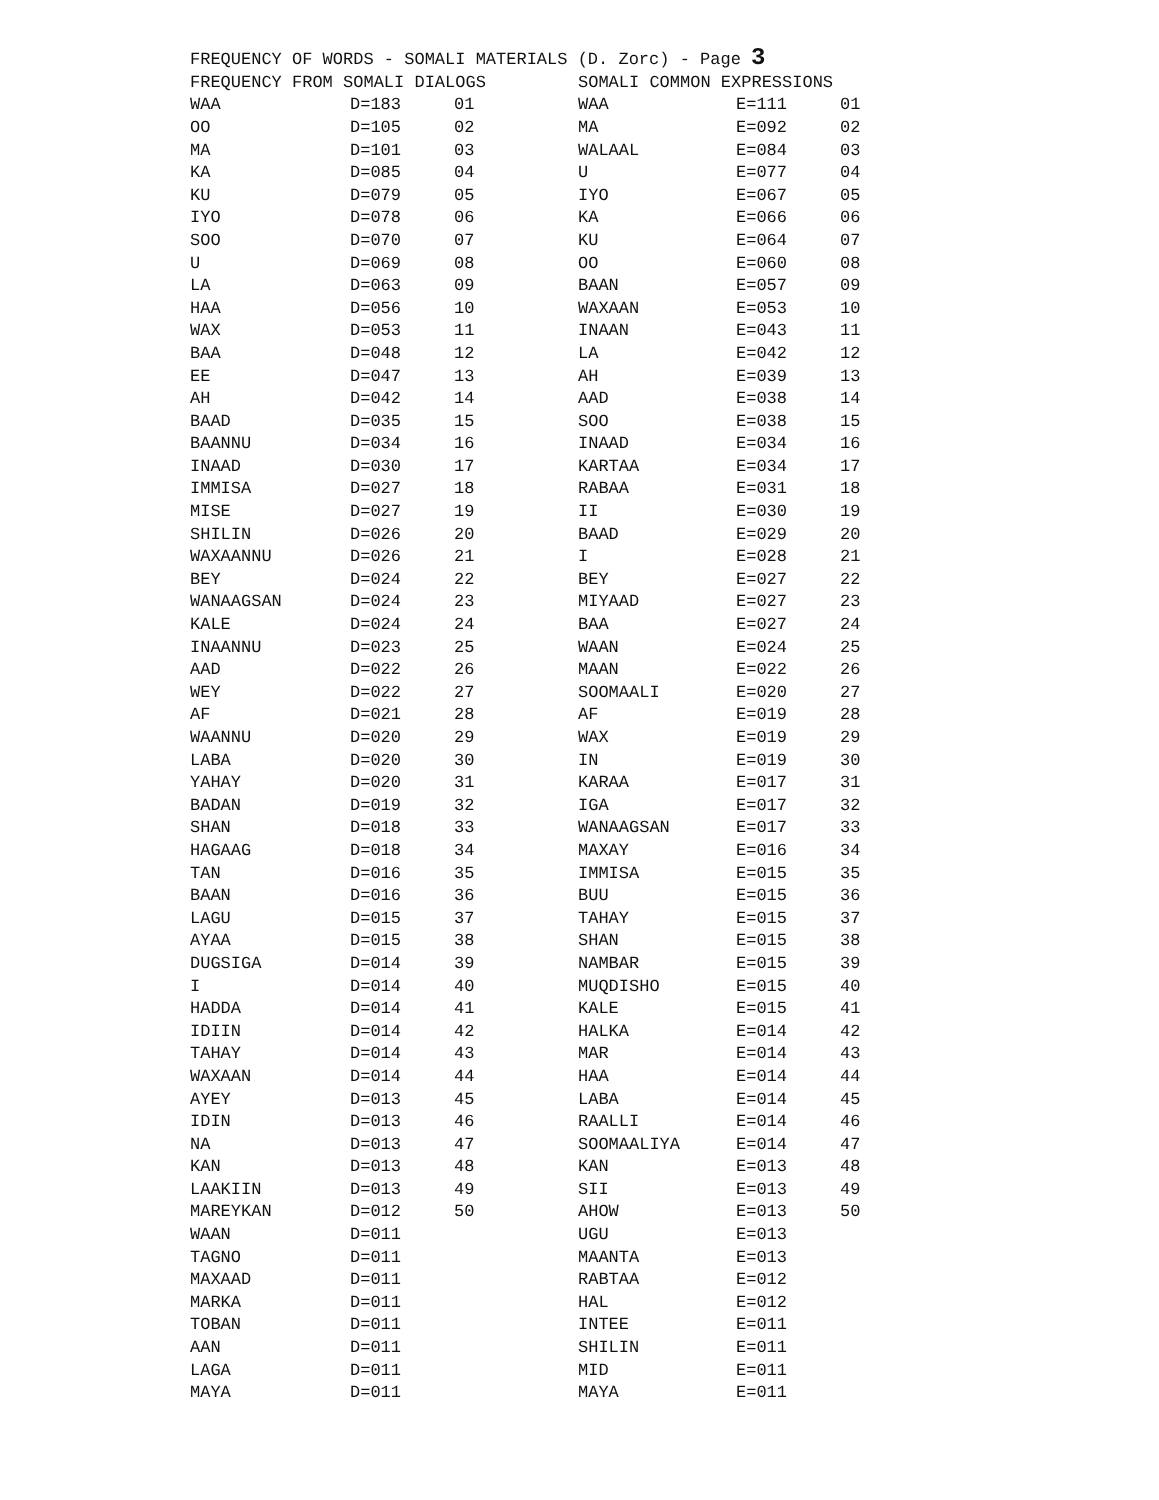FREQUENCY OF WORDS - SOMALI MATERIALS (D. Zorc) - Page 3
| FREQUENCY FROM SOMALI DIALOGS | | | SOMALI COMMON EXPRESSIONS | | |
| --- | --- | --- | --- | --- | --- |
| WAA | D=183 | 01 | WAA | E=111 | 01 |
| OO | D=105 | 02 | MA | E=092 | 02 |
| MA | D=101 | 03 | WALAAL | E=084 | 03 |
| KA | D=085 | 04 | U | E=077 | 04 |
| KU | D=079 | 05 | IYO | E=067 | 05 |
| IYO | D=078 | 06 | KA | E=066 | 06 |
| SOO | D=070 | 07 | KU | E=064 | 07 |
| U | D=069 | 08 | OO | E=060 | 08 |
| LA | D=063 | 09 | BAAN | E=057 | 09 |
| HAA | D=056 | 10 | WAXAAN | E=053 | 10 |
| WAX | D=053 | 11 | INAAN | E=043 | 11 |
| BAA | D=048 | 12 | LA | E=042 | 12 |
| EE | D=047 | 13 | AH | E=039 | 13 |
| AH | D=042 | 14 | AAD | E=038 | 14 |
| BAAD | D=035 | 15 | SOO | E=038 | 15 |
| BAANNU | D=034 | 16 | INAAD | E=034 | 16 |
| INAAD | D=030 | 17 | KARTAA | E=034 | 17 |
| IMMISA | D=027 | 18 | RABAA | E=031 | 18 |
| MISE | D=027 | 19 | II | E=030 | 19 |
| SHILIN | D=026 | 20 | BAAD | E=029 | 20 |
| WAXAANNU | D=026 | 21 | I | E=028 | 21 |
| BEY | D=024 | 22 | BEY | E=027 | 22 |
| WANAAGSAN | D=024 | 23 | MIYAAD | E=027 | 23 |
| KALE | D=024 | 24 | BAA | E=027 | 24 |
| INAANNU | D=023 | 25 | WAAN | E=024 | 25 |
| AAD | D=022 | 26 | MAAN | E=022 | 26 |
| WEY | D=022 | 27 | SOOMAALI | E=020 | 27 |
| AF | D=021 | 28 | AF | E=019 | 28 |
| WAANNU | D=020 | 29 | WAX | E=019 | 29 |
| LABA | D=020 | 30 | IN | E=019 | 30 |
| YAHAY | D=020 | 31 | KARAA | E=017 | 31 |
| BADAN | D=019 | 32 | IGA | E=017 | 32 |
| SHAN | D=018 | 33 | WANAAGSAN | E=017 | 33 |
| HAGAAG | D=018 | 34 | MAXAY | E=016 | 34 |
| TAN | D=016 | 35 | IMMISA | E=015 | 35 |
| BAAN | D=016 | 36 | BUU | E=015 | 36 |
| LAGU | D=015 | 37 | TAHAY | E=015 | 37 |
| AYAA | D=015 | 38 | SHAN | E=015 | 38 |
| DUGSIGA | D=014 | 39 | NAMBAR | E=015 | 39 |
| I | D=014 | 40 | MUQDISHO | E=015 | 40 |
| HADDA | D=014 | 41 | KALE | E=015 | 41 |
| IDIIN | D=014 | 42 | HALKA | E=014 | 42 |
| TAHAY | D=014 | 43 | MAR | E=014 | 43 |
| WAXAAN | D=014 | 44 | HAA | E=014 | 44 |
| AYEY | D=013 | 45 | LABA | E=014 | 45 |
| IDIN | D=013 | 46 | RAALLI | E=014 | 46 |
| NA | D=013 | 47 | SOOMAALIYA | E=014 | 47 |
| KAN | D=013 | 48 | KAN | E=013 | 48 |
| LAAKIIN | D=013 | 49 | SII | E=013 | 49 |
| MAREYKAN | D=012 | 50 | AHOW | E=013 | 50 |
| WAAN | D=011 | | UGU | E=013 | |
| TAGNO | D=011 | | MAANTA | E=013 | |
| MAXAAD | D=011 | | RABTAA | E=012 | |
| MARKA | D=011 | | HAL | E=012 | |
| TOBAN | D=011 | | INTEE | E=011 | |
| AAN | D=011 | | SHILIN | E=011 | |
| LAGA | D=011 | | MID | E=011 | |
| MAYA | D=011 | | MAYA | E=011 | |